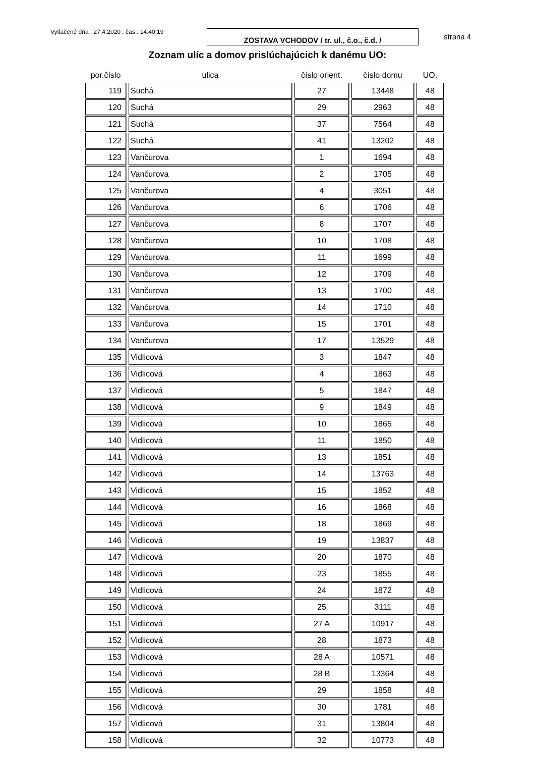Vytlačené dňa : 27.4.2020 , čas : 14:40:19
ZOSTAVA VCHODOV / tr. ul., č.o., č.d. /
strana 4
Zoznam ulíc a domov prislúchajúcich k danému UO:
| por.číslo | ulica | číslo orient. | číslo domu | UO. |
| --- | --- | --- | --- | --- |
| 119 | Suchá | 27 | 13448 | 48 |
| 120 | Suchá | 29 | 2963 | 48 |
| 121 | Suchá | 37 | 7564 | 48 |
| 122 | Suchá | 41 | 13202 | 48 |
| 123 | Vančurova | 1 | 1694 | 48 |
| 124 | Vančurova | 2 | 1705 | 48 |
| 125 | Vančurova | 4 | 3051 | 48 |
| 126 | Vančurova | 6 | 1706 | 48 |
| 127 | Vančurova | 8 | 1707 | 48 |
| 128 | Vančurova | 10 | 1708 | 48 |
| 129 | Vančurova | 11 | 1699 | 48 |
| 130 | Vančurova | 12 | 1709 | 48 |
| 131 | Vančurova | 13 | 1700 | 48 |
| 132 | Vančurova | 14 | 1710 | 48 |
| 133 | Vančurova | 15 | 1701 | 48 |
| 134 | Vančurova | 17 | 13529 | 48 |
| 135 | Vidlicová | 3 | 1847 | 48 |
| 136 | Vidlicová | 4 | 1863 | 48 |
| 137 | Vidlicová | 5 | 1847 | 48 |
| 138 | Vidlicová | 9 | 1849 | 48 |
| 139 | Vidlicová | 10 | 1865 | 48 |
| 140 | Vidlicová | 11 | 1850 | 48 |
| 141 | Vidlicová | 13 | 1851 | 48 |
| 142 | Vidlicová | 14 | 13763 | 48 |
| 143 | Vidlicová | 15 | 1852 | 48 |
| 144 | Vidlicová | 16 | 1868 | 48 |
| 145 | Vidlicová | 18 | 1869 | 48 |
| 146 | Vidlicová | 19 | 13837 | 48 |
| 147 | Vidlicová | 20 | 1870 | 48 |
| 148 | Vidlicová | 23 | 1855 | 48 |
| 149 | Vidlicová | 24 | 1872 | 48 |
| 150 | Vidlicová | 25 | 3111 | 48 |
| 151 | Vidlicová | 27 A | 10917 | 48 |
| 152 | Vidlicová | 28 | 1873 | 48 |
| 153 | Vidlicová | 28 A | 10571 | 48 |
| 154 | Vidlicová | 28 B | 13364 | 48 |
| 155 | Vidlicová | 29 | 1858 | 48 |
| 156 | Vidlicová | 30 | 1781 | 48 |
| 157 | Vidlicová | 31 | 13804 | 48 |
| 158 | Vidlicová | 32 | 10773 | 48 |